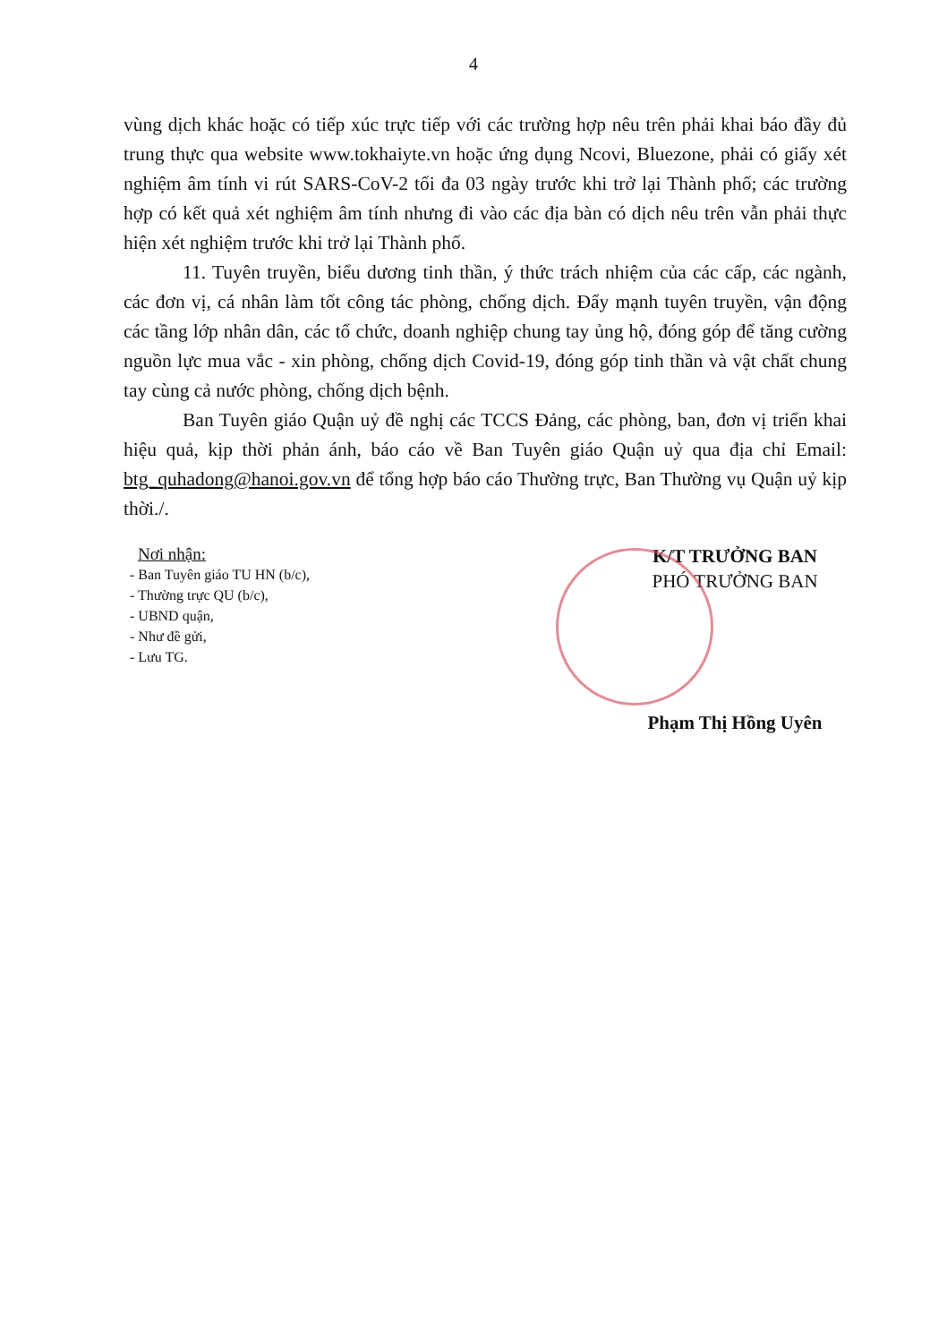4
vùng dịch khác hoặc có tiếp xúc trực tiếp với các trường hợp nêu trên phải khai báo đầy đủ trung thực qua website www.tokhaiyte.vn hoặc ứng dụng Ncovi, Bluezone, phải có giấy xét nghiệm âm tính vi rút SARS-CoV-2 tối đa 03 ngày trước khi trở lại Thành phố; các trường hợp có kết quả xét nghiệm âm tính nhưng đi vào các địa bàn có dịch nêu trên vẫn phải thực hiện xét nghiệm trước khi trở lại Thành phố.
11. Tuyên truyền, biểu dương tinh thần, ý thức trách nhiệm của các cấp, các ngành, các đơn vị, cá nhân làm tốt công tác phòng, chống dịch. Đẩy mạnh tuyên truyền, vận động các tầng lớp nhân dân, các tổ chức, doanh nghiệp chung tay ủng hộ, đóng góp để tăng cường nguồn lực mua vắc - xin phòng, chống dịch Covid-19, đóng góp tinh thần và vật chất chung tay cùng cả nước phòng, chống dịch bệnh.
Ban Tuyên giáo Quận uỷ đề nghị các TCCS Đảng, các phòng, ban, đơn vị triển khai hiệu quả, kịp thời phản ánh, báo cáo về Ban Tuyên giáo Quận uỷ qua địa chỉ Email: btg_quhadong@hanoi.gov.vn để tổng hợp báo cáo Thường trực, Ban Thường vụ Quận uỷ kịp thời./.
Nơi nhận:
- Ban Tuyên giáo TU HN (b/c),
- Thường trực QU (b/c),
- UBND quận,
- Như đề gửi,
- Lưu TG.
K/T TRƯỞNG BAN
PHÓ TRƯỞNG BAN
Phạm Thị Hồng Uyên